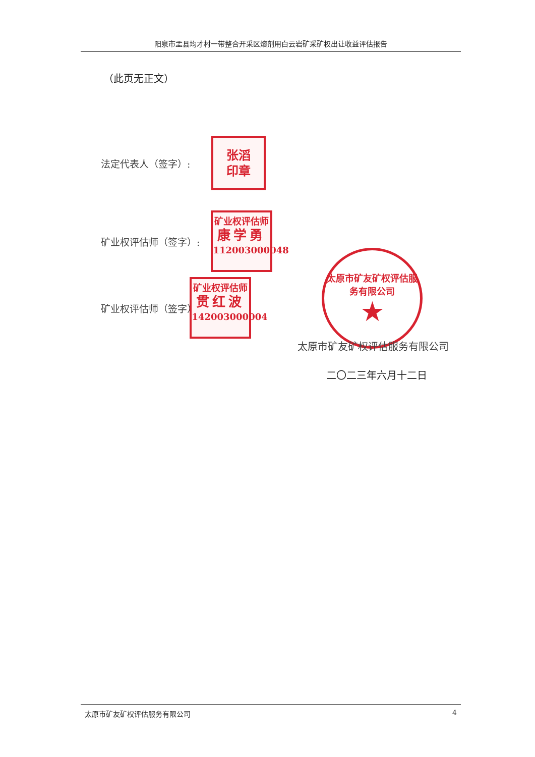阳泉市盂县均才村一带整合开采区熔剂用白云岩矿采矿权出让收益评估报告
（此页无正文）
法定代表人（签字）:
张滔
印章
矿业权评估师（签字）:
矿业权评估师
康学勇
112003000048
矿业权评估师（签字）:
矿业权评估师
贯红波
142003000004
太原市矿友矿权评估服务有限公司
★
太原市矿友矿权评估服务有限公司
二〇二三年六月十二日
太原市矿友矿权评估服务有限公司 4